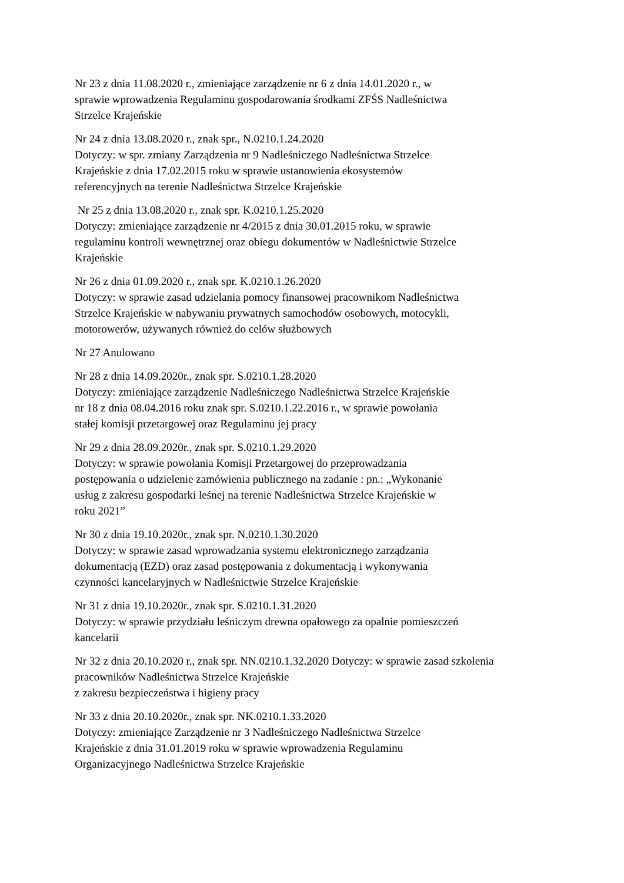Nr 23 z dnia 11.08.2020 r., zmieniające zarządzenie nr 6 z dnia 14.01.2020 r., w
sprawie wprowadzenia Regulaminu gospodarowania środkami ZFŚS Nadleśnictwa
Strzelce Krajeńskie
Nr 24 z dnia 13.08.2020 r., znak spr., N.0210.1.24.2020
Dotyczy: w spr. zmiany Zarządzenia nr 9 Nadleśniczego Nadleśnictwa Strzelce
Krajeńskie z dnia 17.02.2015 roku w sprawie ustanowienia ekosystemów
referencyjnych na terenie Nadleśnictwa Strzelce Krajeńskie
Nr 25 z dnia 13.08.2020 r., znak spr. K.0210.1.25.2020
Dotyczy: zmieniające zarządzenie nr 4/2015 z dnia 30.01.2015 roku, w sprawie
regulaminu kontroli wewnętrznej oraz obiegu dokumentów w Nadleśnictwie Strzelce
Krajeńskie
Nr 26 z dnia 01.09.2020 r., znak spr. K.0210.1.26.2020
Dotyczy: w sprawie zasad udzielania pomocy finansowej pracownikom Nadleśnictwa
Strzelce Krajeńskie w nabywaniu prywatnych samochodów osobowych, motocykli,
motorowerów, używanych również do celów służbowych
Nr 27 Anulowano
Nr 28 z dnia 14.09.2020r., znak spr. S.0210.1.28.2020
Dotyczy: zmieniające zarządzenie Nadleśniczego Nadleśnictwa Strzelce Krajeńskie
nr 18 z dnia 08.04.2016 roku znak spr. S.0210.1.22.2016 r., w sprawie powołania
stałej komisji przetargowej oraz Regulaminu jej pracy
Nr 29 z dnia 28.09.2020r., znak spr. S.0210.1.29.2020
Dotyczy: w sprawie powołania Komisji Przetargowej do przeprowadzania
postępowania o udzielenie zamówienia publicznego na zadanie : pn.: „Wykonanie
usług z zakresu gospodarki leśnej na terenie Nadleśnictwa Strzelce Krajeńskie w
roku 2021”
Nr 30 z dnia 19.10.2020r., znak spr. N.0210.1.30.2020
Dotyczy: w sprawie zasad wprowadzania systemu elektronicznego zarządzania
dokumentacją (EZD) oraz zasad postępowania z dokumentacją i wykonywania
czynności kancelaryjnych w Nadleśnictwie Strzelce Krajeńskie
Nr 31 z dnia 19.10.2020r., znak spr. S.0210.1.31.2020
Dotyczy: w sprawie przydziału leśniczym drewna opałowego za opalnie pomieszczeń
kancelarii
Nr 32 z dnia 20.10.2020 r., znak spr. NN.0210.1.32.2020 Dotyczy: w sprawie zasad szkolenia
pracowników Nadleśnictwa Strzelce Krajeńskie
z zakresu bezpieczeństwa i higieny pracy
Nr 33 z dnia 20.10.2020r., znak spr. NK.0210.1.33.2020
Dotyczy: zmieniające Zarządzenie nr 3 Nadleśniczego Nadleśnictwa Strzelce
Krajeńskie z dnia 31.01.2019 roku w sprawie wprowadzenia Regulaminu
Organizacyjnego Nadleśnictwa Strzelce Krajeńskie